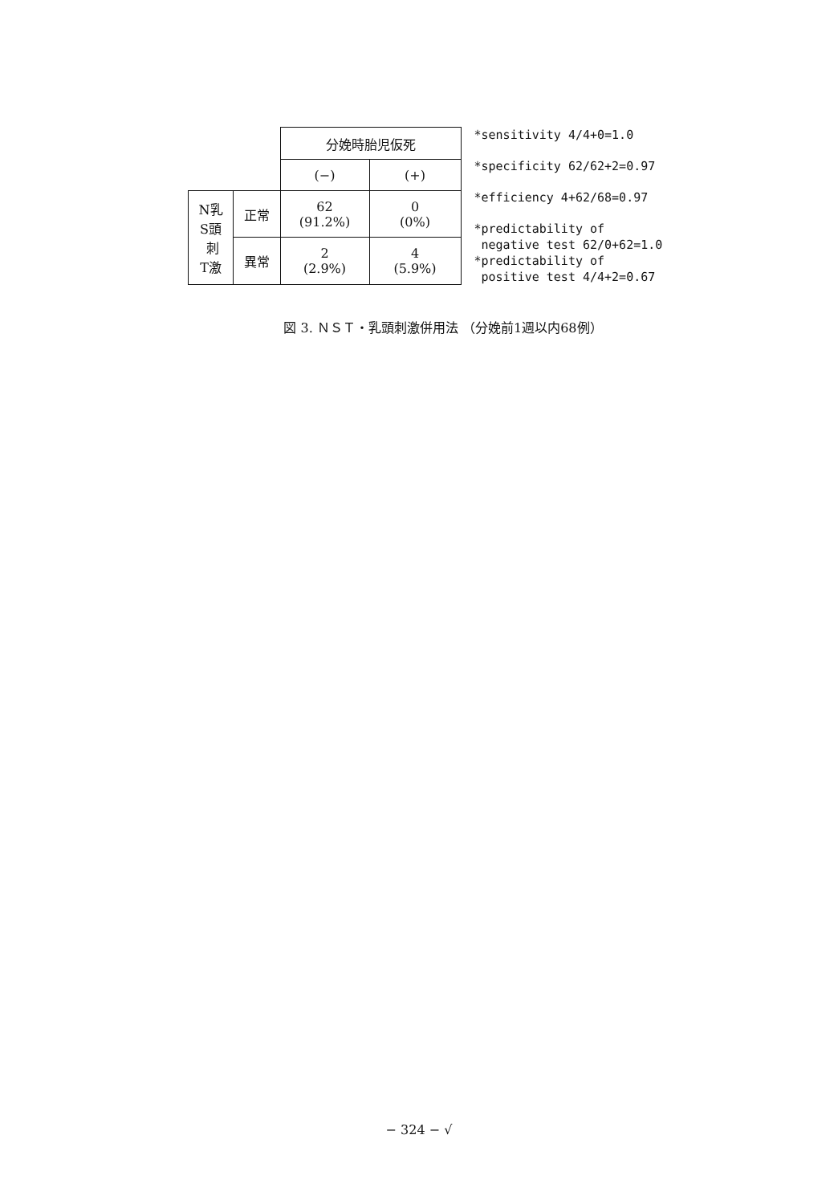| | | 分娩時胎児仮死 | |
| | | (−) | (+) |
| N乳 S頭 刺 T激 | 正常 | 62 (91.2%) | 0 (0%) |
| | 異常 | 2 (2.9%) | 4 (5.9%) |
*sensitivity 4/4+0=1.0
*specificity 62/62+2=0.97
*efficiency 4+62/68=0.97
*predictability of
negative test 62/0+62=1.0
*predictability of
positive test 4/4+2=0.67
図 3. ＮＳＴ・乳頭刺激併用法 （分娩前1週以内68例）
− 324 − √